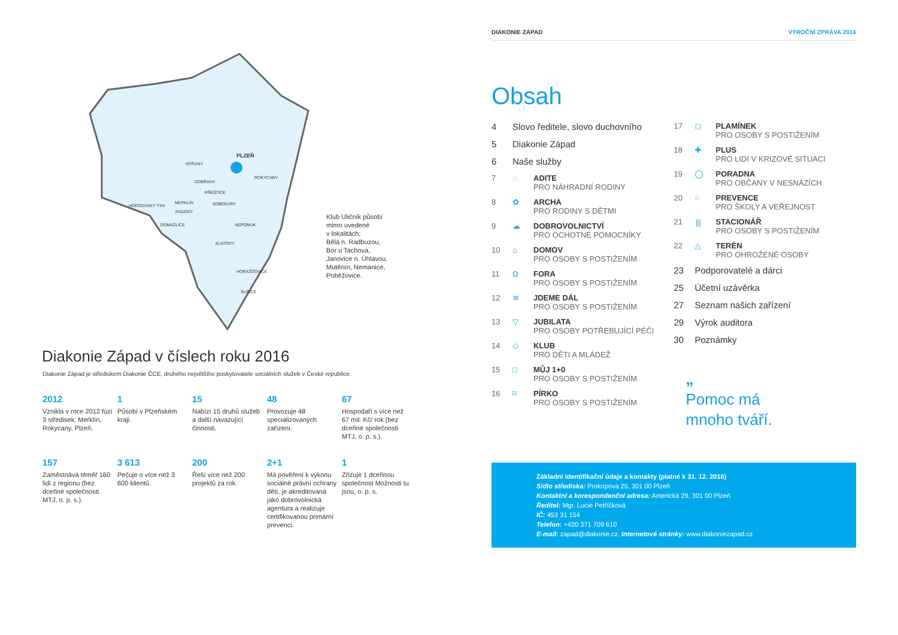PLZEŇ
NÝŘANY
ROKYCANY
DOBŘANY
PŘEŠTICE
HORŠOVSKÝ TÝN
MERKLÍN SOBĚKURY
RADOST
DOMAŽLICE NEPOMUK
KLATOVY
HORAŽĎOVICE
SUŠICE
Klub Uličník působí
mimo uvedené
v lokalitách:
Bělá n. Radbuzou,
Bor u Tachova,
Janovice n. Úhlavou.
Mutěnín, Nemanice,
Poběžovice.
Diakonie Západ v číslech roku 2016
Diakonie Západ je střediskem Diakonie ČCE, druhého největšího poskytovatele sociálních služeb v České republice.
2012
Vznikla v roce 2012 fúzí 3 středisek: Merklín, Rokycany, Plzeň.
1
Působí v Plzeň­ském kraji.
15
Nabízí 15 druhů služeb a další navazující činnosti.
48
Provozuje 48 specializovaných zařízení.
67
Hospodaří s více než 67 mil. Kč/ rok (bez dceři­né společnosti MTJ, o. p. s.).
157
Zaměstnává téměř 160 lidí z regio­nu (bez dceři­né společnosti MTJ, o. p. s.).
3 613
Pečuje o více než 3 600 klientů.
200
Řeší více než 200 projektů za rok.
2+1
Má pověření k výkonu sociálně právní ochrany dětí, je akreditovaná jako dobrovolnická agentura a realizu­je certifikovanou primární prevenci.
1
Zřizuje 1 dceři­nou společnost Možnosti tu jsou, o. p. s.
DIAKONIE ZÁPAD VÝROČNÍ ZPRÁVA 2016
Obsah
4 Slovo ředitele, slovo duchovního
5 Diakonie Západ
6 Naše služby
7 ◌ ADITE
PRO NÁHRADNÍ RODINY
8 ✿ ARCHA
PRO RODINY S DĚTMI
9 ☁ DOBROVOLNICTVÍ
PRO OCHOTNÉ POMOCNÍKY
10 ⌂ DOMOV
PRO OSOBY S POSTIŽENÍM
11 Ω FORA
PRO OSOBY S POSTIŽENÍM
12 ≋ JDEME DÁL
PRO OSOBY S POSTIŽENÍM
13 ▽ JUBILATA
PRO OSOBY POTŘEBUJÍCÍ PÉČI
14 ◇ KLUB
PRO DĚTI A MLÁDEŽ
15 □ MŮJ 1+0
PRO OSOBY S POSTIŽENÍM
16 ⌑ PÍRKO
PRO OSOBY S POSTIŽENÍM
17 ◻ PLAMÍNEK
PRO OSOBY S POSTIŽENÍM
18 ✚ PLUS
PRO LIDI V KRIZOVÉ SITUACI
19 ◯ PORADNA
PRO OBČANY V NESNÁZÍCH
20 ○ PREVENCE
PRO ŠKOLY A VEŘEJNOST
21 ⦀ STACIONÁŘ
PRO OSOBY S POSTIŽENÍM
22 △ TERÉN
PRO OHROŽENÉ OSOBY
23 Podporovatelé a dárci
25 Účetní uzávěrka
27 Seznam našich zařízení
29 Výrok auditora
30 Poznámky
„
Pomoc má
mnoho tváří.
Základní identifikační údaje a kontakty (platné k 31. 12. 2016)
Sídlo střediska: Prokopova 25, 301 00 Plzeň
Kontaktní a korespondenční adresa: Americká 29, 301 00 Plzeň
Ředitel: Mgr. Lucie Petříčková
IČ: 453 31 154
Telefon: +420 371 709 610
E-mail: zapad@diakonie.cz, Internetové stránky: www.diakoniezapad.cz